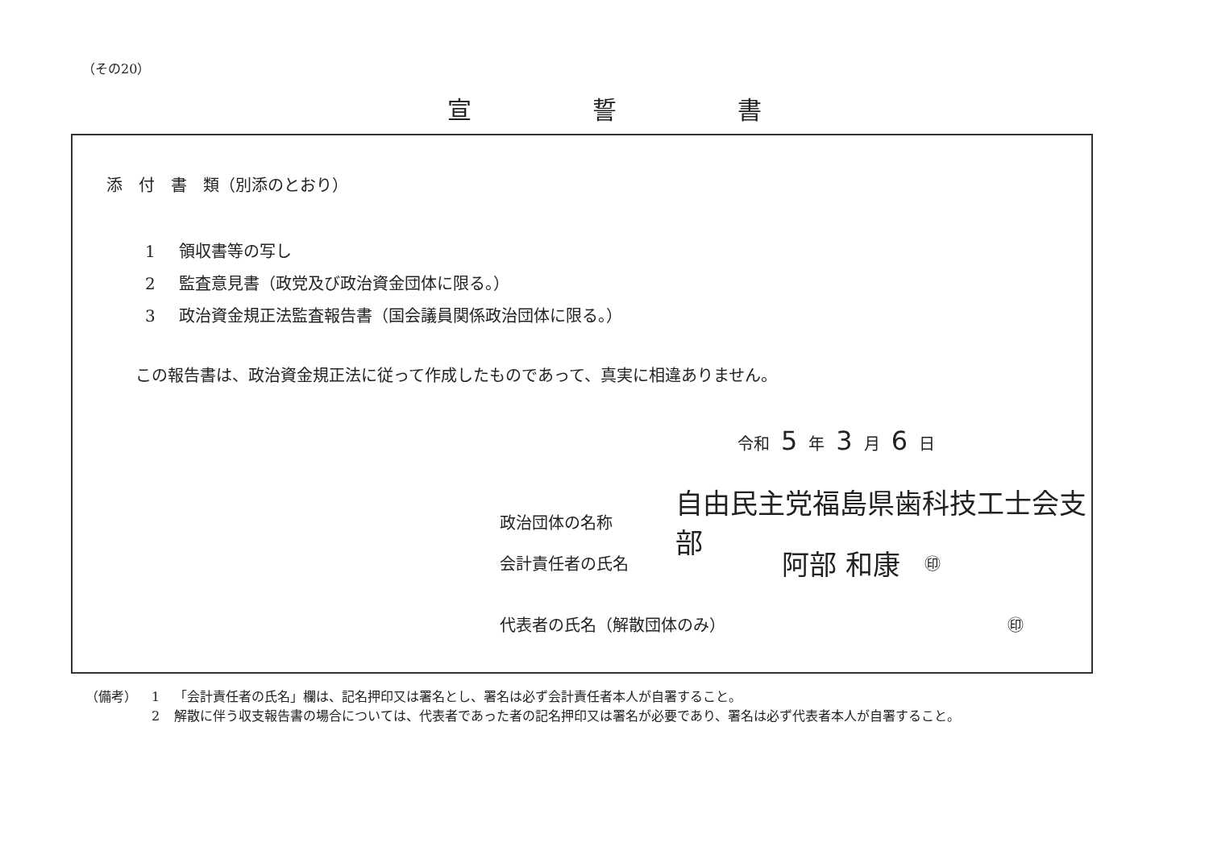（その20）
宣誓書
添　付　書　類（別添のとおり）
1 領収書等の写し
2 監査意見書（政党及び政治資金団体に限る。）
3 政治資金規正法監査報告書（国会議員関係政治団体に限る。）
この報告書は、政治資金規正法に従って作成したものであって、真実に相違ありません。
令和 5 年 3 月 6 日
政治団体の名称 自由民主党福島県歯科技工士会支部
会計責任者の氏名 阿部 和康 ㊞
代表者の氏名（解散団体のみ） ㊞
| （備考） | 1 | 「会計責任者の氏名」欄は、記名押印又は署名とし、署名は必ず会計責任者本人が自署すること。 |
| | 2 | 解散に伴う収支報告書の場合については、代表者であった者の記名押印又は署名が必要であり、署名は必ず代表者本人が自署すること。 |